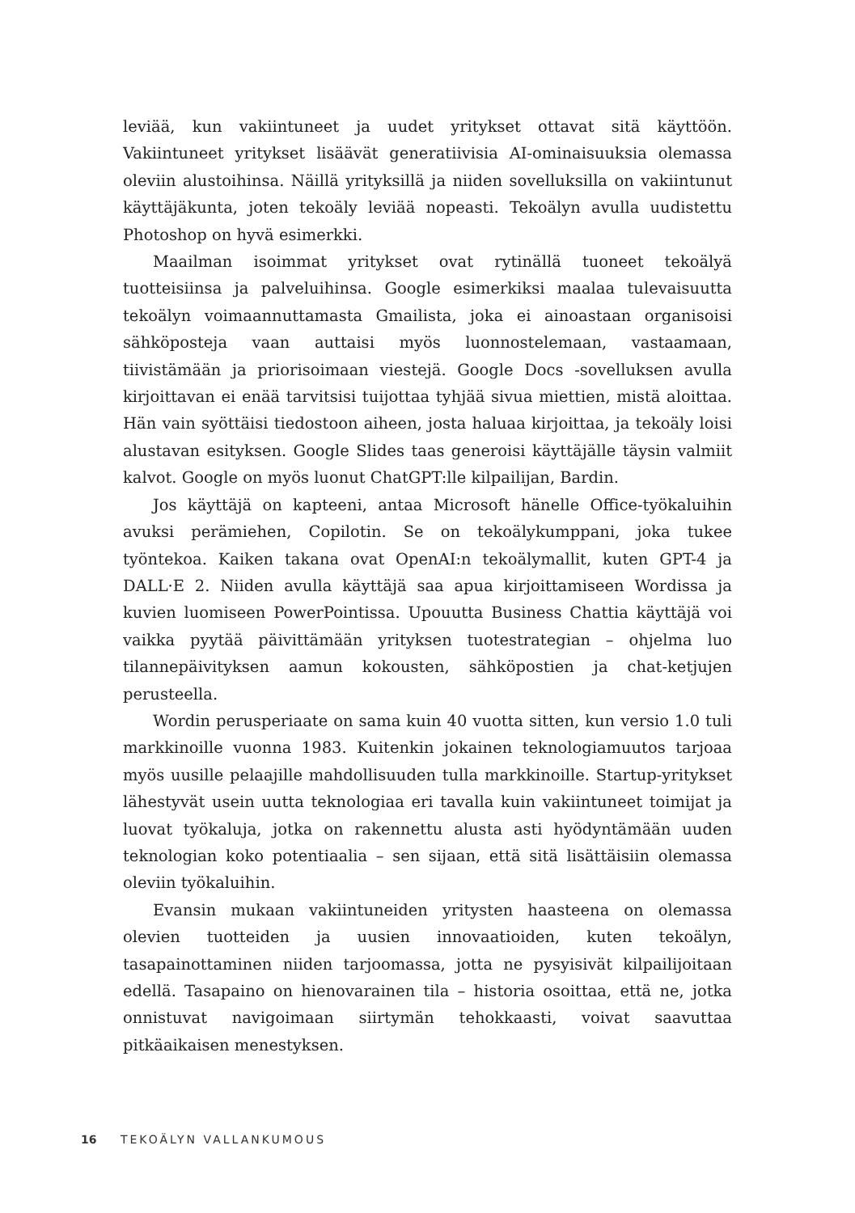leviää, kun vakiintuneet ja uudet yritykset ottavat sitä käyttöön. Vakiintuneet yritykset lisäävät generatiivisia AI-ominaisuuksia olemassa oleviin alustoihinsa. Näillä yrityksillä ja niiden sovelluksilla on vakiintunut käyttäjäkunta, joten tekoäly leviää nopeasti. Tekoälyn avulla uudistettu Photoshop on hyvä esimerkki.
Maailman isoimmat yritykset ovat rytinällä tuoneet tekoälyä tuotteisiinsa ja palveluihinsa. Google esimerkiksi maalaa tulevaisuutta tekoälyn voimaannuttamasta Gmailista, joka ei ainoastaan organisoisi sähköposteja vaan auttaisi myös luonnostelemaan, vastaamaan, tiivistämään ja priorisoimaan viestejä. Google Docs -sovelluksen avulla kirjoittavan ei enää tarvitsisi tuijottaa tyhjää sivua miettien, mistä aloittaa. Hän vain syöttäisi tiedostoon aiheen, josta haluaa kirjoittaa, ja tekoäly loisi alustavan esityksen. Google Slides taas generoisi käyttäjälle täysin valmiit kalvot. Google on myös luonut ChatGPT:lle kilpailijan, Bardin.
Jos käyttäjä on kapteeni, antaa Microsoft hänelle Office-työkaluihin avuksi perämiehen, Copilotin. Se on tekoälykumppani, joka tukee työntekoa. Kaiken takana ovat OpenAI:n tekoälymallit, kuten GPT-4 ja DALL·E 2. Niiden avulla käyttäjä saa apua kirjoittamiseen Wordissa ja kuvien luomiseen PowerPointissa. Upouutta Business Chattia käyttäjä voi vaikka pyytää päivittämään yrityksen tuotestrategian – ohjelma luo tilannepäivityksen aamun kokousten, sähköpostien ja chat-ketjujen perusteella.
Wordin perusperiaate on sama kuin 40 vuotta sitten, kun versio 1.0 tuli markkinoille vuonna 1983. Kuitenkin jokainen teknologiamuutos tarjoaa myös uusille pelaajille mahdollisuuden tulla markkinoille. Startup-yritykset lähestyvät usein uutta teknologiaa eri tavalla kuin vakiintuneet toimijat ja luovat työkaluja, jotka on rakennettu alusta asti hyödyntämään uuden teknologian koko potentiaalia – sen sijaan, että sitä lisättäisiin olemassa oleviin työkaluihin.
Evansin mukaan vakiintuneiden yritysten haasteena on olemassa olevien tuotteiden ja uusien innovaatioiden, kuten tekoälyn, tasapainottaminen niiden tarjoomassa, jotta ne pysyisivät kilpailijoitaan edellä. Tasapaino on hienovarainen tila – historia osoittaa, että ne, jotka onnistuvat navigoimaan siirtymän tehokkaasti, voivat saavuttaa pitkäaikaisen menestyksen.
16 TEKOÄLYN VALLANKUMOUS